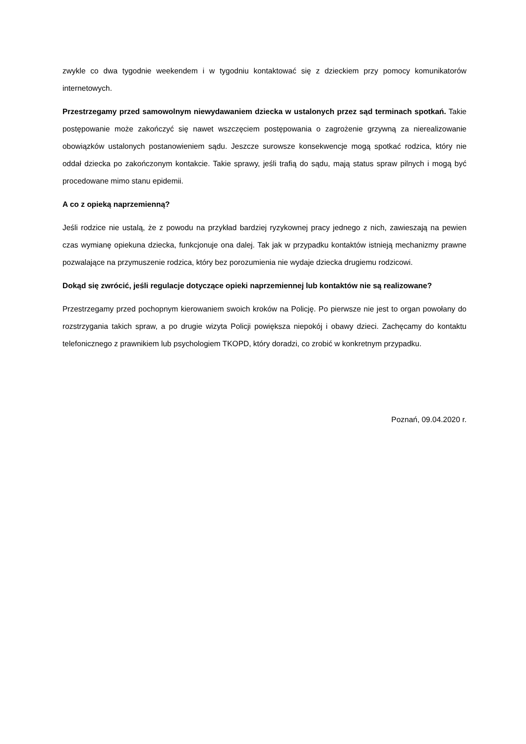zwykle co dwa tygodnie weekendem i w tygodniu kontaktować się z dzieckiem przy pomocy komunikatorów internetowych.
Przestrzegamy przed samowolnym niewydawaniem dziecka w ustalonych przez sąd terminach spotkań. Takie postępowanie może zakończyć się nawet wszczęciem postępowania o zagrożenie grzywną za nierealizowanie obowiązków ustalonych postanowieniem sądu. Jeszcze surowsze konsekwencje mogą spotkać rodzica, który nie oddał dziecka po zakończonym kontakcie. Takie sprawy, jeśli trafią do sądu, mają status spraw pilnych i mogą być procedowane mimo stanu epidemii.
A co z opieką naprzemienną?
Jeśli rodzice nie ustalą, że z powodu na przykład bardziej ryzykownej pracy jednego z nich, zawieszają na pewien czas wymianę opiekuna dziecka, funkcjonuje ona dalej. Tak jak w przypadku kontaktów istnieją mechanizmy prawne pozwalające na przymuszenie rodzica, który bez porozumienia nie wydaje dziecka drugiemu rodzicowi.
Dokąd się zwrócić, jeśli regulacje dotyczące opieki naprzemiennej lub kontaktów nie są realizowane?
Przestrzegamy przed pochopnym kierowaniem swoich kroków na Policję. Po pierwsze nie jest to organ powołany do rozstrzygania takich spraw, a po drugie wizyta Policji powiększa niepokój i obawy dzieci. Zachęcamy do kontaktu telefonicznego z prawnikiem lub psychologiem TKOPD, który doradzi, co zrobić w konkretnym przypadku.
Poznań, 09.04.2020 r.